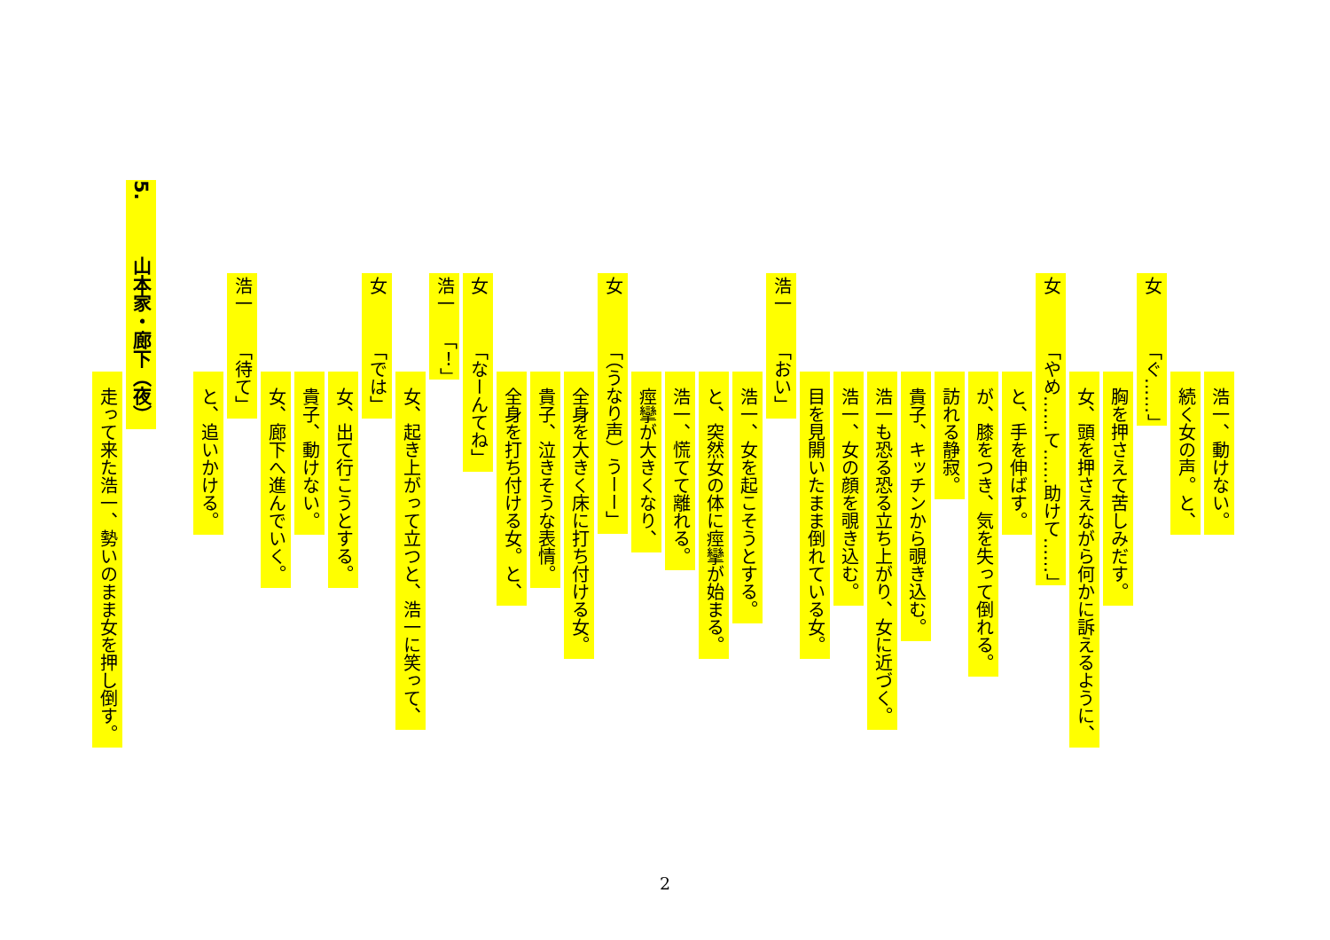浩一、動けない。
続く女の声。と、
女「ぐ……」
胸を押さえて苦しみだす。
女、頭を押さえながら何かに訴えるように、
女「やめ……て……助けて……」
と、手を伸ばす。
が、膝をつき、気を失って倒れる。
訪れる静寂。
貴子、キッチンから覗き込む。
浩一も恐る恐る立ち上がり、女に近づく。
浩一、女の顔を覗き込む。
目を見開いたまま倒れている女。
浩一「おい」
浩一、女を起こそうとする。
と、突然女の体に痙攣が始まる。
浩一、慌てて離れる。
痙攣が大きくなり、
女「（うなり声）うーー」
全身を大きく床に打ち付ける女。
貴子、泣きそうな表情。
全身を打ち付ける女。と、
女「なーんてね」
浩一「！」
女、起き上がって立つと、浩一に笑って、
女「では」
女、出て行こうとする。
貴子、動けない。
女、廊下へ進んでいく。
浩一「待て」
と、追いかける。
5. 山本家・廊下（夜）
走って来た浩一、勢いのまま女を押し倒す。
2